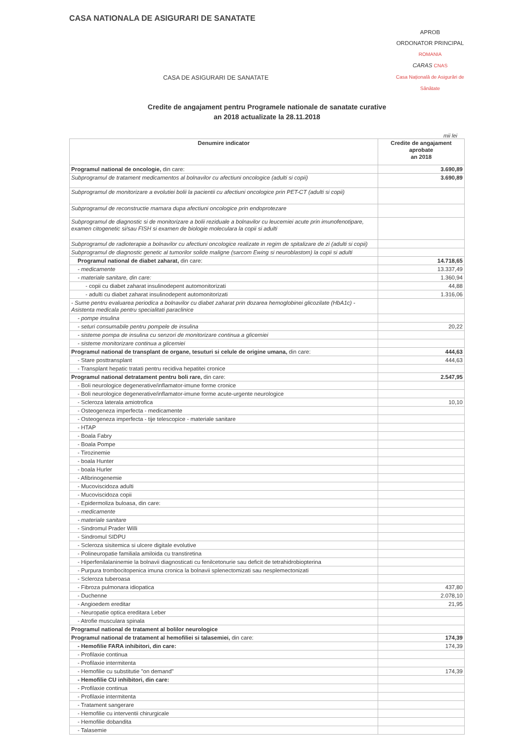CASA NATIONALA DE ASIGURARI DE SANATATE
APROB
ORDONATOR PRINCIPAL
ROMANIA
CARAS CNAS
Casa Națională de Asigurări de Sănătate
CASA DE ASIGURARI DE SANATATE
Credite de angajament pentru Programele nationale de sanatate curative
an 2018 actualizate la 28.11.2018
mii lei
| Denumire indicator | Credite de angajament aprobate an 2018 |
| --- | --- |
| Programul national de oncologie, din care: | 3.690,89 |
| Subprogramul de tratament medicamentos al bolnavilor cu afectiuni oncologice (adulti si copii) | 3.690,89 |
| Subprogramul de monitorizare a evolutiei bolii la pacientii cu afectiuni oncologice prin PET-CT (adulti si copii) | |
| Subprogramul de reconstructie mamara dupa afectiuni oncologice prin endoprotezare | |
| Subprogramul de diagnostic si de monitorizare a bolii reziduale a bolnavilor cu leucemiei acute prin imunofenotipare, examen citogenetic si/sau FISH si examen de biologie moleculara la copii si adulti | |
| Subprogramul de radioterapie a bolnavilor cu afectiuni oncologice realizate in regim de spitalizare de zi (adulti si copii) | |
| Subprogramul de diagnostic genetic al tumorilor solide maligne (sarcom Ewing si neuroblastom) la copii si adulti | |
| Programul national de diabet zaharat, din care: | 14.718,65 |
| - medicamente | 13.337,49 |
| - materiale sanitare, din care: | 1.360,94 |
| - copii cu diabet zaharat insulinodepent automonitorizati | 44,88 |
| - adulti cu diabet zaharat insulinodepent automonitorizati | 1.316,06 |
| - Sume pentru evaluarea periodica a bolnavilor cu diabet zaharat prin dozarea hemoglobinei glicozilate (HbA1c) - Asistenta medicala pentru specialitati paraclinice | |
| - pompe insulina | |
| - seturi consumabile pentru pompele de insulina | 20,22 |
| - sisteme pompa de insulina cu senzori de monitorizare continua a glicemiei | |
| - sisteme monitorizare continua a glicemiei | |
| Programul national de transplant de organe, tesuturi si celule de origine umana, din care: | 444,63 |
| - Stare posttransplant | 444,63 |
| - Transplant hepatic tratati pentru recidiva hepatitei cronice | |
| Programul national detratament pentru boli rare, din care: | 2.547,95 |
| - Boli neurologice degenerative/inflamator-imune forme cronice | |
| - Boli neurologice degenerative/inflamator-imune forme acute-urgente neurologice | |
| - Scleroza laterala amiotrofica | 10,10 |
| - Osteogeneza imperfecta - medicamente | |
| - Osteogeneza imperfecta - tije telescopice - materiale sanitare | |
| - HTAP | |
| - Boala Fabry | |
| - Boala Pompe | |
| - Tirozinemie | |
| - boala Hunter | |
| - boala Hurler | |
| - Afibrinogenemie | |
| - Mucoviscidoza adulti | |
| - Mucoviscidoza copii | |
| - Epidermoliza buloasa, din care: | |
| - medicamente | |
| - materiale sanitare | |
| - Sindromul Prader Willi | |
| - Sindromul SIDPU | |
| - Scleroza sisitemica si ulcere digitale evolutive | |
| - Polineuropatie familiala amiloida cu transtiretina | |
| - Hiperfenilalaninemie la bolnavii diagnosticati cu fenilcetonurie sau deficit de tetrahidrobiopterina | |
| - Purpura trombocitopenica imuna cronica la bolnavii splenectomizati sau nesplemectonizati | |
| - Scleroza tuberoasa | |
| - Fibroza pulmonara idiopatica | 437,80 |
| - Duchenne | 2.078,10 |
| - Angioedem ereditar | 21,95 |
| - Neuropatie optica ereditara Leber | |
| - Atrofie musculara spinala | |
| Programul national de tratament al bolilor neurologice | |
| Programul national de tratament al hemofiliei si talasemiei, din care: | 174,39 |
| - Hemofilie FARA inhibitori, din care: | 174,39 |
| - Profilaxie continua | |
| - Profilaxie intermitenta | |
| - Hemofilie cu substitutie "on demand" | 174,39 |
| - Hemofilie CU inhibitori, din care: | |
| - Profilaxie continua | |
| - Profilaxie intermitenta | |
| - Tratament sangerare | |
| - Hemofilie cu interventii chirurgicale | |
| - Hemofilie dobandita | |
| - Talasemie | |